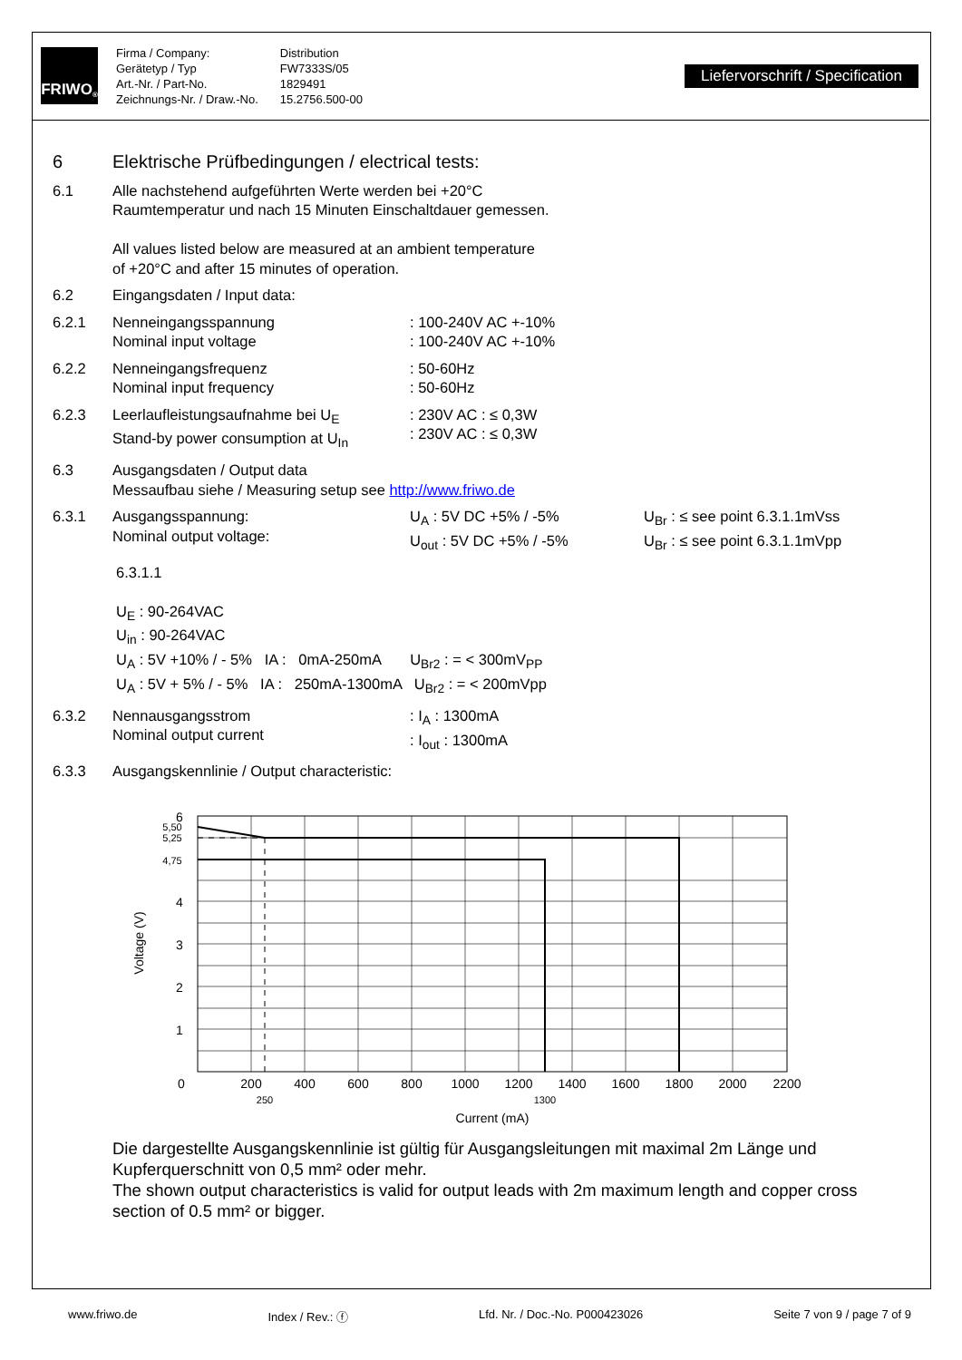FRIWO<sup>®</sup>
Firma / Company:
Gerätetyp / Typ
Art.-Nr. / Part-No.
Zeichnungs-Nr. / Draw.-No.
Distribution
FW7333S/05
1829491
15.2756.500-00
Liefervorschrift / Specification
6 Elektrische Prüfbedingungen / electrical tests:
6.1 Alle nachstehend aufgeführten Werte werden bei +20°C
Raumtemperatur und nach 15 Minuten Einschaltdauer gemessen.
All values listed below are measured at an ambient temperature
of +20°C and after 15 minutes of operation.
6.2 Eingangsdaten / Input data:
6.2.1 Nenneingangsspannung
Nominal input voltage: 100-240V AC +-10%
: 100-240V AC +-10%
6.2.2 Nenneingangsfrequenz
Nominal input frequency: 50-60Hz
: 50-60Hz
6.2.3 Leerlaufleistungsaufnahme bei U<sub>E</sub>
Stand-by power consumption at U<sub>In</sub>: 230V AC : ≤ 0,3W
: 230V AC : ≤ 0,3W
6.3 Ausgangsdaten / Output data
Messaufbau siehe / Measuring setup see http://www.friwo.de
6.3.1 Ausgangsspannung:
Nominal output voltage: U<sub>A</sub> : 5V DC +5% / -5%
U<sub>out</sub> : 5V DC +5% / -5% U<sub>Br</sub> : ≤ see point 6.3.1.1mVss
U<sub>Br</sub> : ≤ see point 6.3.1.1mVpp
6.3.1.1
U<sub>E</sub> : 90-264VAC
U<sub>in</sub> : 90-264VAC
U<sub>A</sub> : 5V +10% / - 5% IA : 0mA-250mA U<sub>Br2</sub> : = < 300mV<sub>PP</sub>
U<sub>A</sub> : 5V + 5% / - 5% IA : 250mA-1300mA U<sub>Br2</sub> : = < 200mVpp
6.3.2 Nennausgangsstrom
Nominal output current: I<sub>A</sub> : 1300mA
: I<sub>out</sub> : 1300mA
6.3.3 Ausgangskennlinie / Output characteristic:
6
5,50
5,25
4,75
4
3
2
1
0
200
400
600
800
1000
1200
1400
1600
1800
2000
2200
250
1300
Current (mA)
Voltage (V)
Die dargestellte Ausgangskennlinie ist gültig für Ausgangsleitungen mit maximal 2m Länge und Kupferquerschnitt von 0,5 mm² oder mehr.
The shown output characteristics is valid for output leads with 2m maximum length and copper cross section of 0.5 mm² or bigger.
www.friwo.de Index / Rev.: ⓕ Lfd. Nr. / Doc.-No. P000423026 Seite 7 von 9 / page 7 of 9